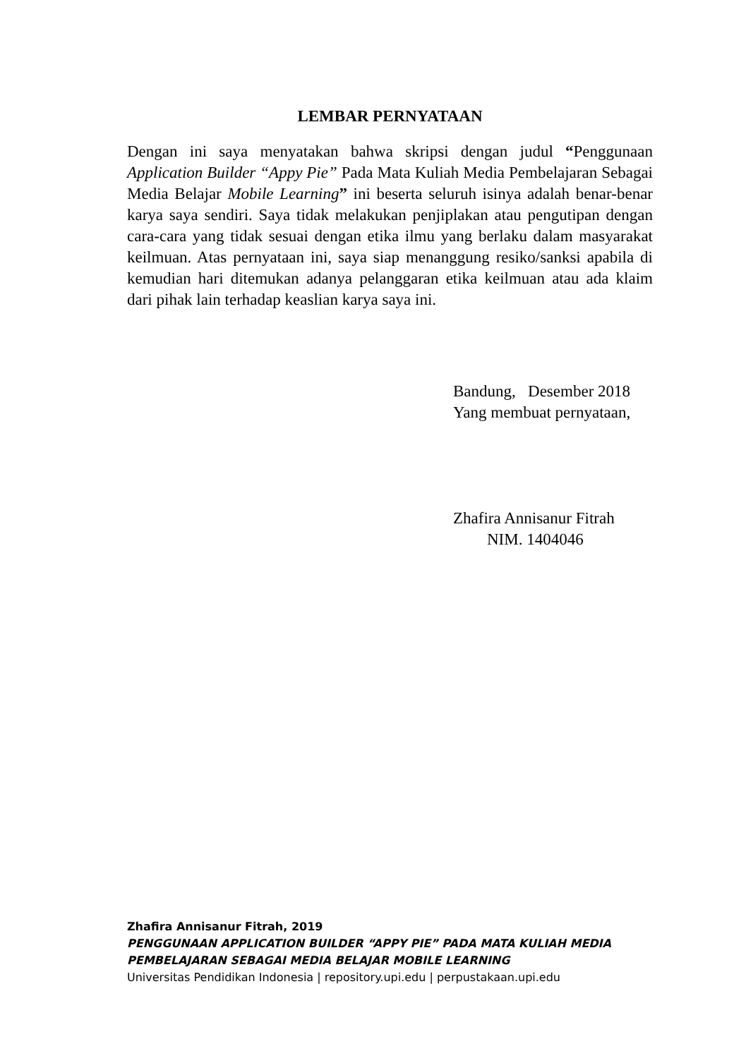LEMBAR PERNYATAAN
Dengan ini saya menyatakan bahwa skripsi dengan judul “Penggunaan Application Builder “Appy Pie” Pada Mata Kuliah Media Pembelajaran Sebagai Media Belajar Mobile Learning” ini beserta seluruh isinya adalah benar-benar karya saya sendiri. Saya tidak melakukan penjiplakan atau pengutipan dengan cara-cara yang tidak sesuai dengan etika ilmu yang berlaku dalam masyarakat keilmuan. Atas pernyataan ini, saya siap menanggung resiko/sanksi apabila di kemudian hari ditemukan adanya pelanggaran etika keilmuan atau ada klaim dari pihak lain terhadap keaslian karya saya ini.
Bandung, Desember 2018
Yang membuat pernyataan,
Zhafira Annisanur Fitrah
NIM. 1404046
Zhafira Annisanur Fitrah, 2019
PENGGUNAAN APPLICATION BUILDER “APPY PIE” PADA MATA KULIAH MEDIA
PEMBELAJARAN SEBAGAI MEDIA BELAJAR MOBILE LEARNING
Universitas Pendidikan Indonesia | repository.upi.edu | perpustakaan.upi.edu